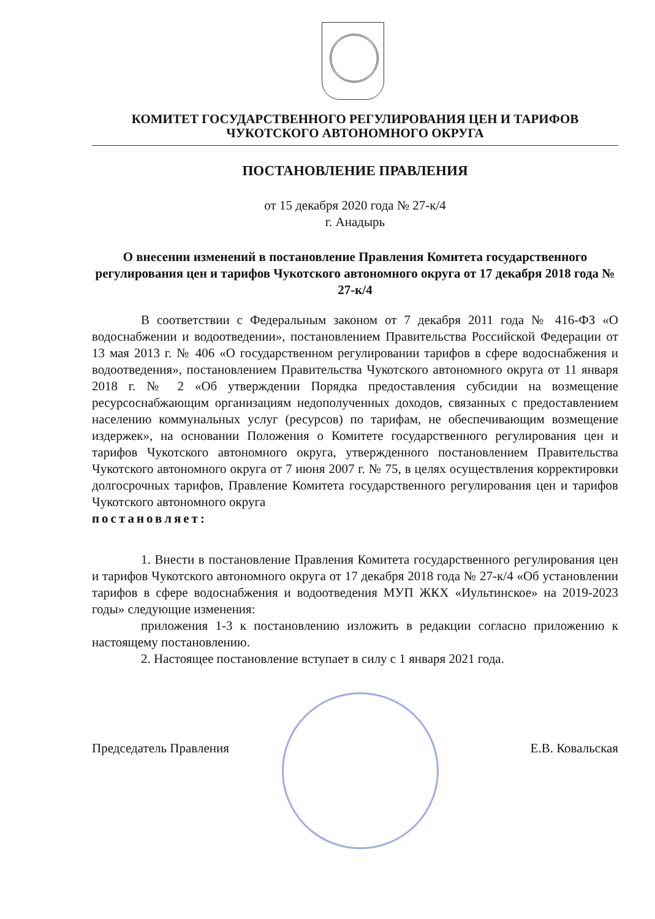КОМИТЕТ ГОСУДАРСТВЕННОГО РЕГУЛИРОВАНИЯ ЦЕН И ТАРИФОВ
ЧУКОТСКОГО АВТОНОМНОГО ОКРУГА
ПОСТАНОВЛЕНИЕ ПРАВЛЕНИЯ
от 15 декабря 2020 года № 27-к/4
г. Анадырь
О внесении изменений в постановление Правления Комитета государственного регулирования цен и тарифов Чукотского автономного округа от 17 декабря 2018 года № 27-к/4
В соответствии с Федеральным законом от 7 декабря 2011 года № 416-ФЗ «О водоснабжении и водоотведении», постановлением Правительства Российской Федерации от 13 мая 2013 г. № 406 «О государственном регулировании тарифов в сфере водоснабжения и водоотведения», постановлением Правительства Чукотского автономного округа от 11 января 2018 г. № 2 «Об утверждении Порядка предоставления субсидии на возмещение ресурсоснабжающим организациям недополученных доходов, связанных с предоставлением населению коммунальных услуг (ресурсов) по тарифам, не обеспечивающим возмещение издержек», на основании Положения о Комитете государственного регулирования цен и тарифов Чукотского автономного округа, утвержденного постановлением Правительства Чукотского автономного округа от 7 июня 2007 г. № 75, в целях осуществления корректировки долгосрочных тарифов, Правление Комитета государственного регулирования цен и тарифов Чукотского автономного округа
постановляет:
1. Внести в постановление Правления Комитета государственного регулирования цен и тарифов Чукотского автономного округа от 17 декабря 2018 года № 27-к/4 «Об установлении тарифов в сфере водоснабжения и водоотведения МУП ЖКХ «Иультинское» на 2019-2023 годы» следующие изменения:
приложения 1-3 к постановлению изложить в редакции согласно приложению к настоящему постановлению.
2. Настоящее постановление вступает в силу с 1 января 2021 года.
Председатель Правления Е.В. Ковальская